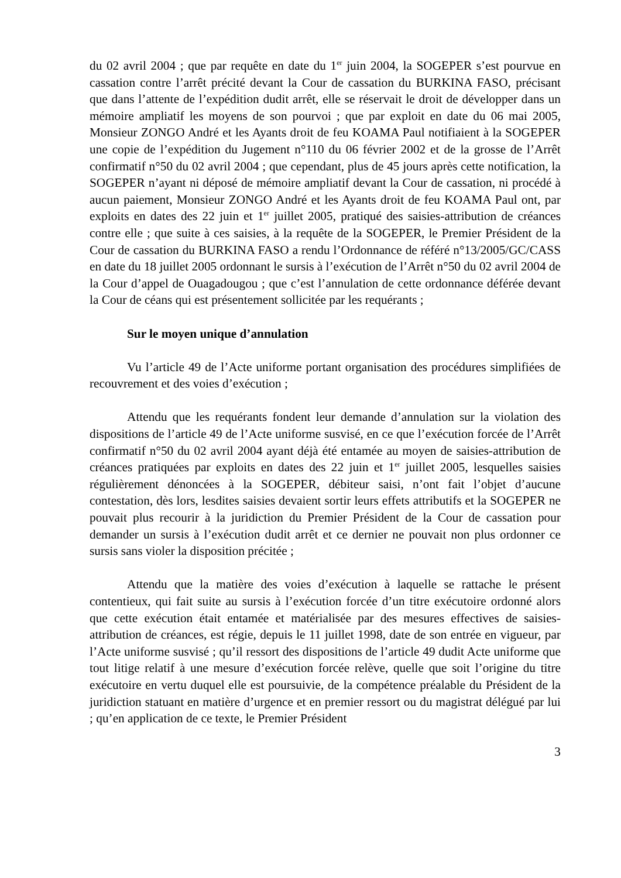du 02 avril 2004 ; que par requête en date du 1<sup>er</sup> juin 2004, la SOGEPER s’est pourvue en cassation contre l’arrêt précité devant la Cour de cassation du BURKINA FASO, précisant que dans l’attente de l’expédition dudit arrêt, elle se réservait le droit de développer dans un mémoire ampliatif les moyens de son pourvoi ; que par exploit en date du 06 mai 2005, Monsieur ZONGO André et les Ayants droit de feu KOAMA Paul notifiaient à la SOGEPER une copie de l’expédition du Jugement n°110 du 06 février 2002 et de la grosse de l’Arrêt confirmatif n°50 du 02 avril 2004 ; que cependant, plus de 45 jours après cette notification, la SOGEPER n’ayant ni déposé de mémoire ampliatif devant la Cour de cassation, ni procédé à aucun paiement, Monsieur ZONGO André et les Ayants droit de feu KOAMA Paul ont, par exploits en dates des 22 juin et 1<sup>er</sup> juillet 2005, pratiqué des saisies-attribution de créances contre elle ; que suite à ces saisies, à la requête de la SOGEPER, le Premier Président de la Cour de cassation du BURKINA FASO a rendu l’Ordonnance de référé n°13/2005/GC/CASS en date du 18 juillet 2005 ordonnant le sursis à l’exécution de l’Arrêt n°50 du 02 avril 2004 de la Cour d’appel de Ouagadougou ; que c’est l’annulation de cette ordonnance déférée devant la Cour de céans qui est présentement sollicitée par les requérants ;
Sur le moyen unique d’annulation
Vu l’article 49 de l’Acte uniforme portant organisation des procédures simplifiées de recouvrement et des voies d’exécution ;
Attendu que les requérants fondent leur demande d’annulation sur la violation des dispositions de l’article 49 de l’Acte uniforme susvisé, en ce que l’exécution forcée de l’Arrêt confirmatif n°50 du 02 avril 2004 ayant déjà été entamée au moyen de saisies-attribution de créances pratiquées par exploits en dates des 22 juin et 1<sup>er</sup> juillet 2005, lesquelles saisies régulièrement dénoncées à la SOGEPER, débiteur saisi, n’ont fait l’objet d’aucune contestation, dès lors, lesdites saisies devaient sortir leurs effets attributifs et la SOGEPER ne pouvait plus recourir à la juridiction du Premier Président de la Cour de cassation pour demander un sursis à l’exécution dudit arrêt et ce dernier ne pouvait non plus ordonner ce sursis sans violer la disposition précitée ;
Attendu que la matière des voies d’exécution à laquelle se rattache le présent contentieux, qui fait suite au sursis à l’exécution forcée d’un titre exécutoire ordonné alors que cette exécution était entamée et matérialisée par des mesures effectives de saisies-attribution de créances, est régie, depuis le 11 juillet 1998, date de son entrée en vigueur, par l’Acte uniforme susvisé ; qu’il ressort des dispositions de l’article 49 dudit Acte uniforme que tout litige relatif à une mesure d’exécution forcée relève, quelle que soit l’origine du titre exécutoire en vertu duquel elle est poursuivie, de la compétence préalable du Président de la juridiction statuant en matière d’urgence et en premier ressort ou du magistrat délégué par lui ; qu’en application de ce texte, le Premier Président
3